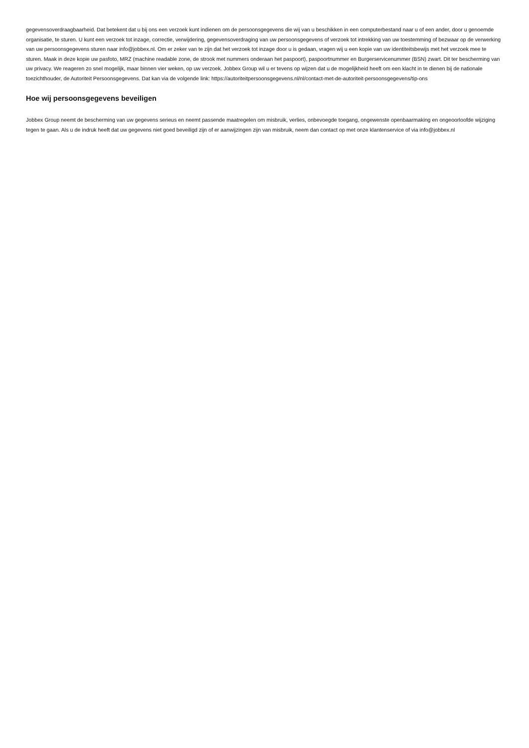gegevensoverdraagbaarheid. Dat betekent dat u bij ons een verzoek kunt indienen om de persoonsgegevens die wij van u beschikken in een computerbestand naar u of een ander, door u genoemde organisatie, te sturen. U kunt een verzoek tot inzage, correctie, verwijdering, gegevensoverdraging van uw persoonsgegevens of verzoek tot intrekking van uw toestemming of bezwaar op de verwerking van uw persoonsgegevens sturen naar info@jobbex.nl. Om er zeker van te zijn dat het verzoek tot inzage door u is gedaan, vragen wij u een kopie van uw identiteitsbewijs met het verzoek mee te sturen. Maak in deze kopie uw pasfoto, MRZ (machine readable zone, de strook met nummers onderaan het paspoort), paspoortnummer en Burgerservicenummer (BSN) zwart. Dit ter bescherming van uw privacy. We reageren zo snel mogelijk, maar binnen vier weken, op uw verzoek. Jobbex Group wil u er tevens op wijzen dat u de mogelijkheid heeft om een klacht in te dienen bij de nationale toezichthouder, de Autoriteit Persoonsgegevens. Dat kan via de volgende link: https://autoriteitpersoonsgegevens.nl/nl/contact-met-de-autoriteit-persoonsgegevens/tip-ons
Hoe wij persoonsgegevens beveiligen
Jobbex Group neemt de bescherming van uw gegevens serieus en neemt passende maatregelen om misbruik, verlies, onbevoegde toegang, ongewenste openbaarmaking en ongeoorloofde wijziging tegen te gaan. Als u de indruk heeft dat uw gegevens niet goed beveiligd zijn of er aanwijzingen zijn van misbruik, neem dan contact op met onze klantenservice of via info@jobbex.nl